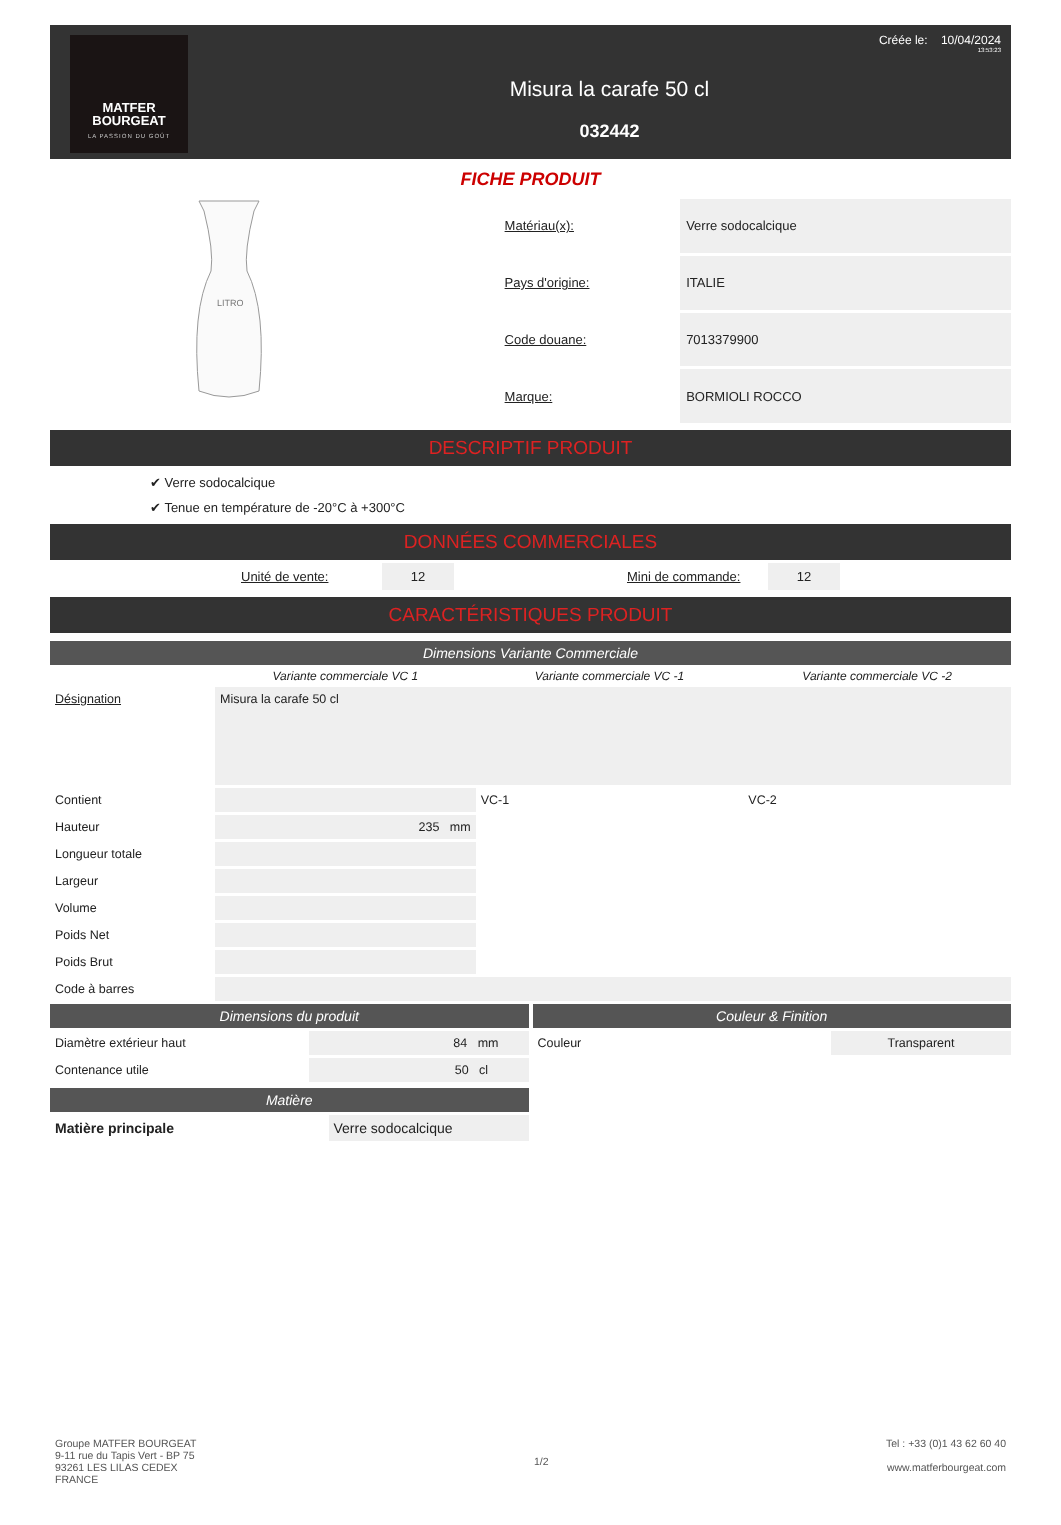MATFER
BOURGEAT
LA PASSION DU GOÛT
Misura la carafe 50 cl
032442
Créée le: 10/04/2024
13:53:23
FICHE PRODUIT
LITRO
| Matériau(x): | Verre sodocalcique |
| Pays d'origine: | ITALIE |
| Code douane: | 7013379900 |
| Marque: | BORMIOLI ROCCO |
DESCRIPTIF PRODUIT
✔ Verre sodocalcique
✔ Tenue en température de -20°C à +300°C
DONNÉES COMMERCIALES
| Unité de vente: | 12 | | Mini de commande: | 12 |
CARACTÉRISTIQUES PRODUIT
Dimensions Variante Commerciale
| | Variante commerciale VC 1 | Variante commerciale VC -1 | Variante commerciale VC -2 |
| Désignation | Misura la carafe 50 cl | | |
| Contient | | VC-1 | VC-2 |
| Hauteur | 235 mm | | |
| Longueur totale | | | |
| Largeur | | | |
| Volume | | | |
| Poids Net | | | |
| Poids Brut | | | |
| Code à barres | | | |
Dimensions du produit
| Diamètre extérieur haut | 84 mm |
| Contenance utile | 50 cl |
Matière
| Matière principale | Verre sodocalcique |
Couleur & Finition
| Couleur | Transparent |
Groupe MATFER BOURGEAT
9-11 rue du Tapis Vert - BP 75
93261 LES LILAS CEDEX
FRANCE
1/2 Tel : +33 (0)1 43 62 60 40
www.matferbourgeat.com